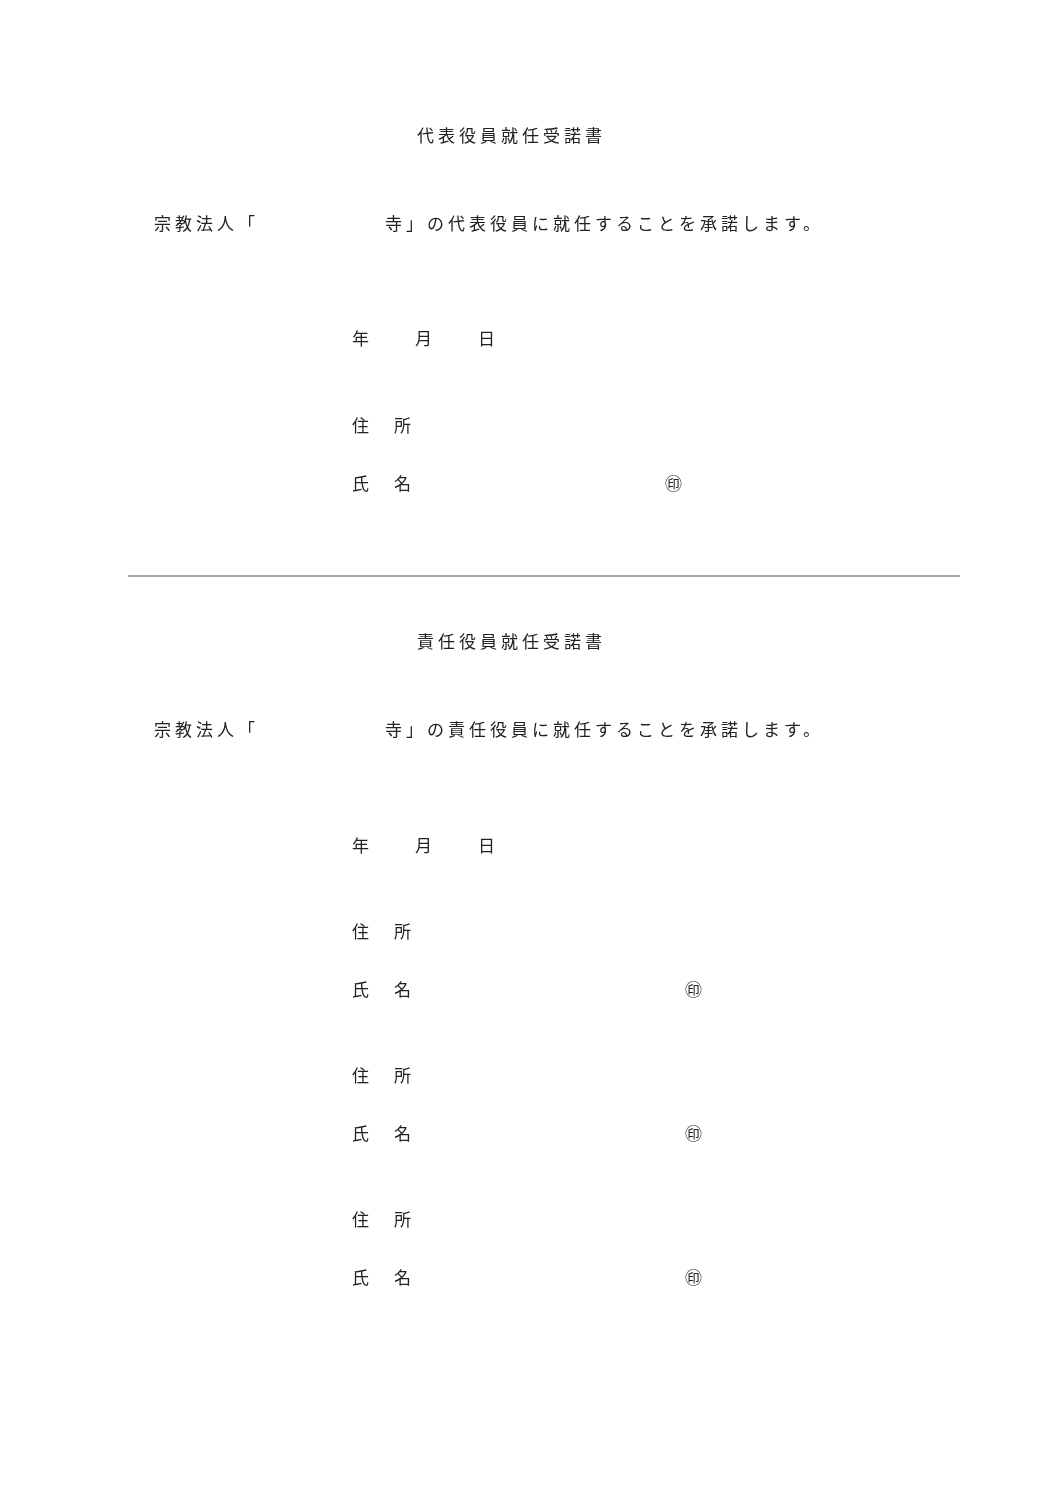代表役員就任受諾書
宗教法人「　　　　　　寺」の代表役員に就任することを承諾します。
年　　月　　日
住　所
氏　名 ㊞
責任役員就任受諾書
宗教法人「　　　　　　寺」の責任役員に就任することを承諾します。
年　　月　　日
住　所
氏　名 ㊞
住　所
氏　名 ㊞
住　所
氏　名 ㊞